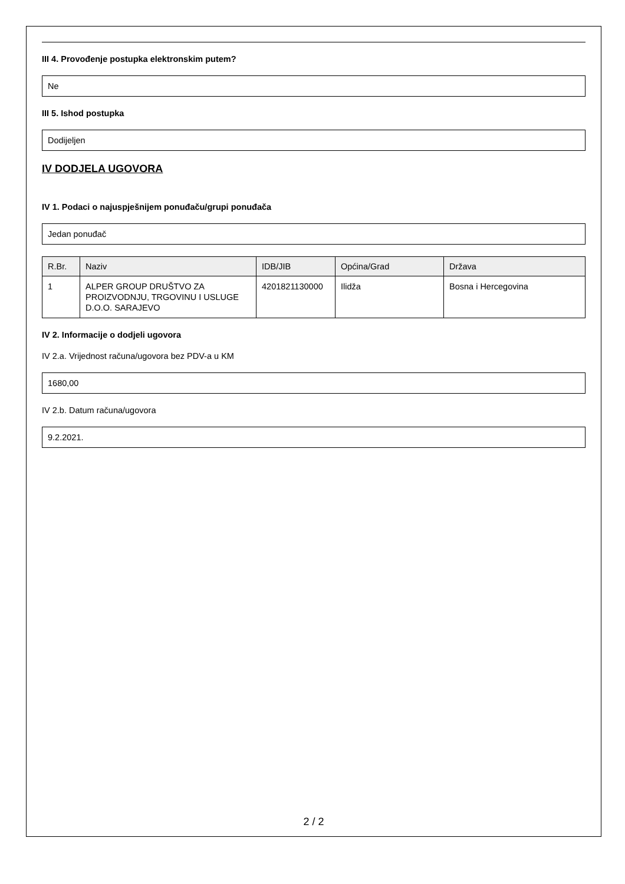III 4. Provođenje postupka elektronskim putem?
Ne
III 5. Ishod postupka
Dodijeljen
IV DODJELA UGOVORA
IV 1. Podaci o najuspješnijem ponuđaču/grupi ponuđača
Jedan ponuđač
| R.Br. | Naziv | IDB/JIB | Općina/Grad | Država |
| --- | --- | --- | --- | --- |
| 1 | ALPER GROUP DRUŠTVO ZA PROIZVODNJU, TRGOVINU I USLUGE D.O.O. SARAJEVO | 4201821130000 | Ilidža | Bosna i Hercegovina |
IV 2. Informacije o dodjeli ugovora
IV 2.a. Vrijednost računa/ugovora bez PDV-a u KM
1680,00
IV 2.b. Datum računa/ugovora
9.2.2021.
2 / 2